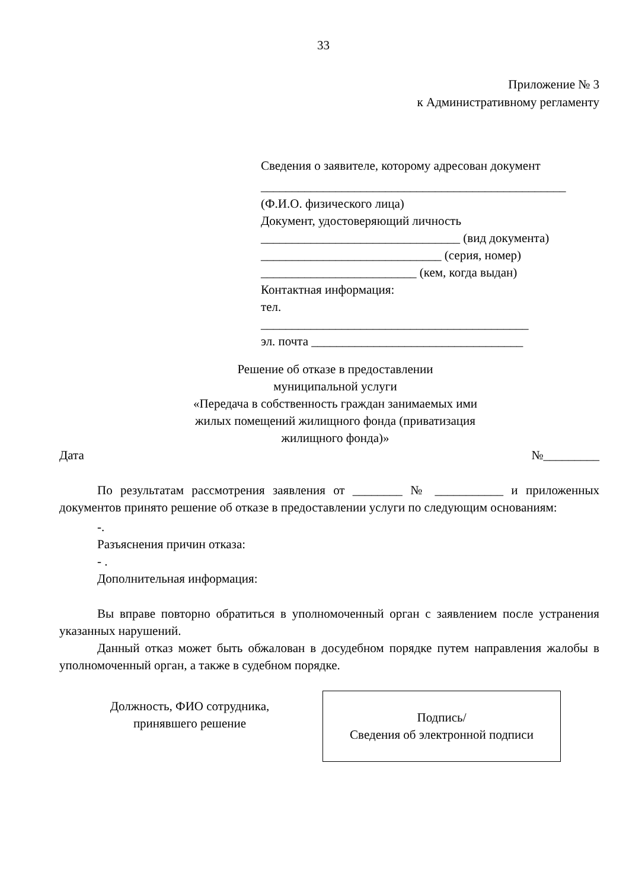33
Приложение № 3
к Административному регламенту
Сведения о заявителе, которому адресован документ
_________________________________________________
(Ф.И.О. физического лица)
Документ, удостоверяющий личность
________________________________ (вид документа)
_____________________________ (серия, номер)
_________________________ (кем, когда выдан)
Контактная информация:
тел.
___________________________________________
эл. почта __________________________________
Решение об отказе в предоставлении
муниципальной услуги
«Передача в собственность граждан занимаемых ими
жилых помещений жилищного фонда (приватизация
жилищного фонда)»
Дата №_________
По результатам рассмотрения заявления от ________ № ___________ и приложенных документов принято решение об отказе в предоставлении услуги по следующим основаниям:
-.
Разъяснения причин отказа:
- .
Дополнительная информация:
Вы вправе повторно обратиться в уполномоченный орган с заявлением после устранения указанных нарушений.
Данный отказ может быть обжалован в досудебном порядке путем направления жалобы в уполномоченный орган, а также в судебном порядке.
Должность, ФИО сотрудника,
принявшего решение
Подпись/
Сведения об электронной подписи